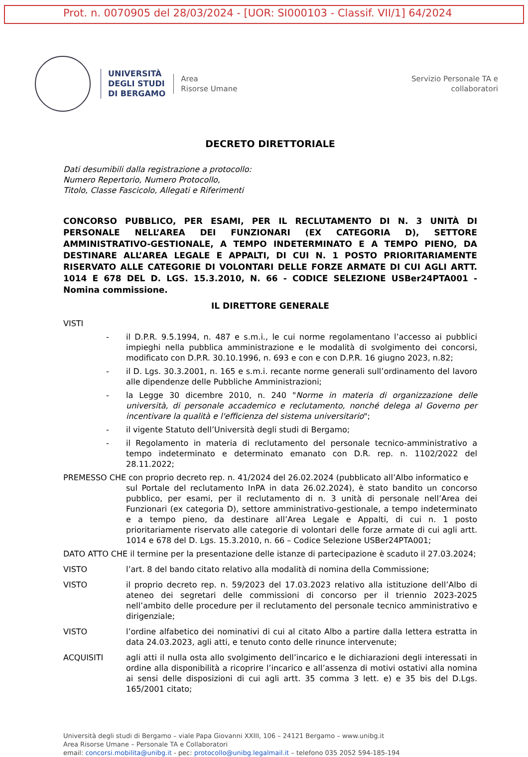Prot. n. 0070905 del 28/03/2024 - [UOR: SI000103 - Classif. VII/1] 64/2024
UNIVERSITÀ
DEGLI STUDI
DI BERGAMO
Area
Risorse Umane
Servizio Personale TA e
collaboratori
DECRETO DIRETTORIALE
Dati desumibili dalla registrazione a protocollo:
Numero Repertorio, Numero Protocollo,
Titolo, Classe Fascicolo, Allegati e Riferimenti
CONCORSO PUBBLICO, PER ESAMI, PER IL RECLUTAMENTO DI N. 3 UNITÀ DI PERSONALE NELL’AREA DEI FUNZIONARI (EX CATEGORIA D), SETTORE AMMINISTRATIVO-GESTIONALE, A TEMPO INDETERMINATO E A TEMPO PIENO, DA DESTINARE ALL’AREA LEGALE E APPALTI, DI CUI N. 1 POSTO PRIORITARIAMENTE RISERVATO ALLE CATEGORIE DI VOLONTARI DELLE FORZE ARMATE DI CUI AGLI ARTT. 1014 E 678 DEL D. LGS. 15.3.2010, N. 66 - CODICE SELEZIONE USBer24PTA001 - Nomina commissione.
IL DIRETTORE GENERALE
VISTI
- il D.P.R. 9.5.1994, n. 487 e s.m.i., le cui norme regolamentano l’accesso ai pubblici impieghi nella pubblica amministrazione e le modalità di svolgimento dei concorsi, modificato con D.P.R. 30.10.1996, n. 693 e con e con D.P.R. 16 giugno 2023, n.82;
- il D. Lgs. 30.3.2001, n. 165 e s.m.i. recante norme generali sull’ordinamento del lavoro alle dipendenze delle Pubbliche Amministrazioni;
- la Legge 30 dicembre 2010, n. 240 "Norme in materia di organizzazione delle università, di personale accademico e reclutamento, nonché delega al Governo per incentivare la qualità e l'efficienza del sistema universitario";
- il vigente Statuto dell’Università degli studi di Bergamo;
- il Regolamento in materia di reclutamento del personale tecnico-amministrativo a tempo indeterminato e determinato emanato con D.R. rep. n. 1102/2022 del 28.11.2022;
PREMESSO CHE con proprio decreto rep. n. 41/2024 del 26.02.2024 (pubblicato all’Albo informatico e
sul Portale del reclutamento InPA in data 26.02.2024), è stato bandito un concorso pubblico, per esami, per il reclutamento di n. 3 unità di personale nell’Area dei Funzionari (ex categoria D), settore amministrativo-gestionale, a tempo indeterminato e a tempo pieno, da destinare all’Area Legale e Appalti, di cui n. 1 posto prioritariamente riservato alle categorie di volontari delle forze armate di cui agli artt. 1014 e 678 del D. Lgs. 15.3.2010, n. 66 – Codice Selezione USBer24PTA001;
DATO ATTO CHE il termine per la presentazione delle istanze di partecipazione è scaduto il 27.03.2024;
VISTO l’art. 8 del bando citato relativo alla modalità di nomina della Commissione;
VISTO il proprio decreto rep. n. 59/2023 del 17.03.2023 relativo alla istituzione dell’Albo di ateneo dei segretari delle commissioni di concorso per il triennio 2023-2025 nell’ambito delle procedure per il reclutamento del personale tecnico amministrativo e dirigenziale;
VISTO l’ordine alfabetico dei nominativi di cui al citato Albo a partire dalla lettera estratta in data 24.03.2023, agli atti, e tenuto conto delle rinunce intervenute;
ACQUISITI agli atti il nulla osta allo svolgimento dell’incarico e le dichiarazioni degli interessati in ordine alla disponibilità a ricoprire l’incarico e all’assenza di motivi ostativi alla nomina ai sensi delle disposizioni di cui agli artt. 35 comma 3 lett. e) e 35 bis del D.Lgs. 165/2001 citato;
Università degli studi di Bergamo – viale Papa Giovanni XXIII, 106 – 24121 Bergamo – www.unibg.it
Area Risorse Umane – Personale TA e Collaboratori
email: concorsi.mobilita@unibg.it - pec: protocollo@unibg.legalmail.it – telefono 035 2052 594-185-194